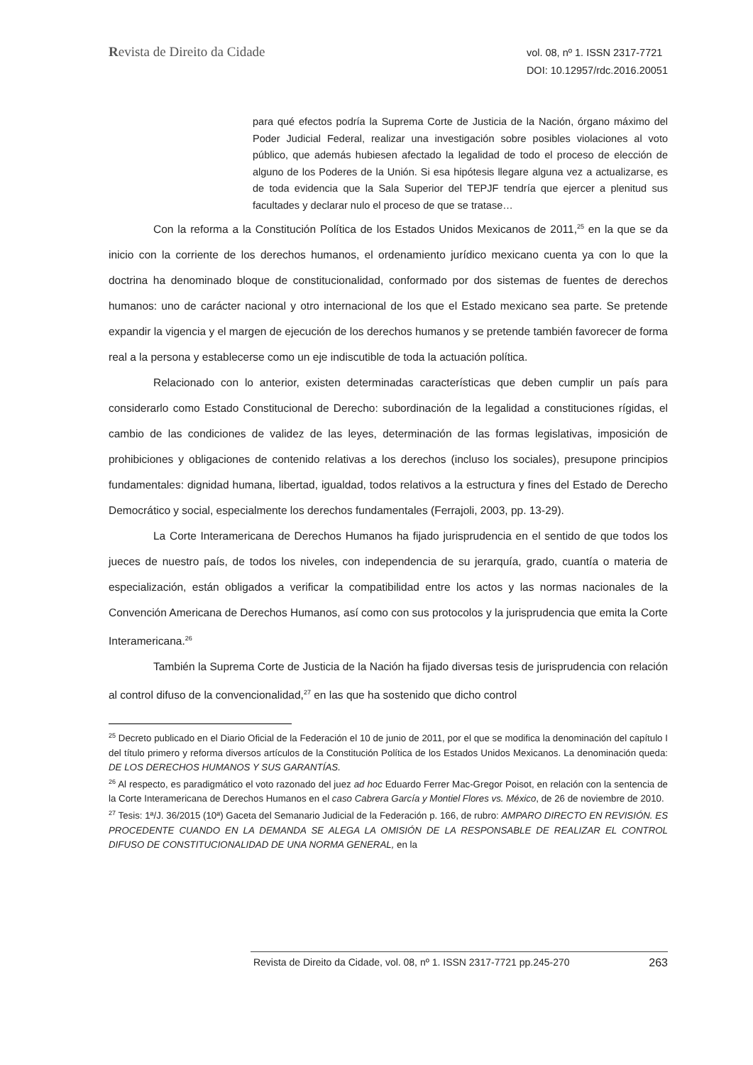Revista de Direito da Cidade
vol. 08, nº 1. ISSN 2317-7721
DOI: 10.12957/rdc.2016.20051
para qué efectos podría la Suprema Corte de Justicia de la Nación, órgano máximo del Poder Judicial Federal, realizar una investigación sobre posibles violaciones al voto público, que además hubiesen afectado la legalidad de todo el proceso de elección de alguno de los Poderes de la Unión. Si esa hipótesis llegare alguna vez a actualizarse, es de toda evidencia que la Sala Superior del TEPJF tendría que ejercer a plenitud sus facultades y declarar nulo el proceso de que se tratase…
Con la reforma a la Constitución Política de los Estados Unidos Mexicanos de 2011,<sup>25</sup> en la que se da inicio con la corriente de los derechos humanos, el ordenamiento jurídico mexicano cuenta ya con lo que la doctrina ha denominado bloque de constitucionalidad, conformado por dos sistemas de fuentes de derechos humanos: uno de carácter nacional y otro internacional de los que el Estado mexicano sea parte. Se pretende expandir la vigencia y el margen de ejecución de los derechos humanos y se pretende también favorecer de forma real a la persona y establecerse como un eje indiscutible de toda la actuación política.
Relacionado con lo anterior, existen determinadas características que deben cumplir un país para considerarlo como Estado Constitucional de Derecho: subordinación de la legalidad a constituciones rígidas, el cambio de las condiciones de validez de las leyes, determinación de las formas legislativas, imposición de prohibiciones y obligaciones de contenido relativas a los derechos (incluso los sociales), presupone principios fundamentales: dignidad humana, libertad, igualdad, todos relativos a la estructura y fines del Estado de Derecho Democrático y social, especialmente los derechos fundamentales (Ferrajoli, 2003, pp. 13-29).
La Corte Interamericana de Derechos Humanos ha fijado jurisprudencia en el sentido de que todos los jueces de nuestro país, de todos los niveles, con independencia de su jerarquía, grado, cuantía o materia de especialización, están obligados a verificar la compatibilidad entre los actos y las normas nacionales de la Convención Americana de Derechos Humanos, así como con sus protocolos y la jurisprudencia que emita la Corte Interamericana.<sup>26</sup>
También la Suprema Corte de Justicia de la Nación ha fijado diversas tesis de jurisprudencia con relación al control difuso de la convencionalidad,<sup>27</sup> en las que ha sostenido que dicho control
<sup>25</sup> Decreto publicado en el Diario Oficial de la Federación el 10 de junio de 2011, por el que se modifica la denominación del capítulo I del título primero y reforma diversos artículos de la Constitución Política de los Estados Unidos Mexicanos. La denominación queda: DE LOS DERECHOS HUMANOS Y SUS GARANTÍAS.
<sup>26</sup> Al respecto, es paradigmático el voto razonado del juez ad hoc Eduardo Ferrer Mac-Gregor Poisot, en relación con la sentencia de la Corte Interamericana de Derechos Humanos en el caso Cabrera García y Montiel Flores vs. México, de 26 de noviembre de 2010.
<sup>27</sup> Tesis: 1ª/J. 36/2015 (10ª) Gaceta del Semanario Judicial de la Federación p. 166, de rubro: AMPARO DIRECTO EN REVISIÓN. ES PROCEDENTE CUANDO EN LA DEMANDA SE ALEGA LA OMISIÓN DE LA RESPONSABLE DE REALIZAR EL CONTROL DIFUSO DE CONSTITUCIONALIDAD DE UNA NORMA GENERAL, en la
Revista de Direito da Cidade, vol. 08, nº 1. ISSN 2317-7721 pp.245-270 263